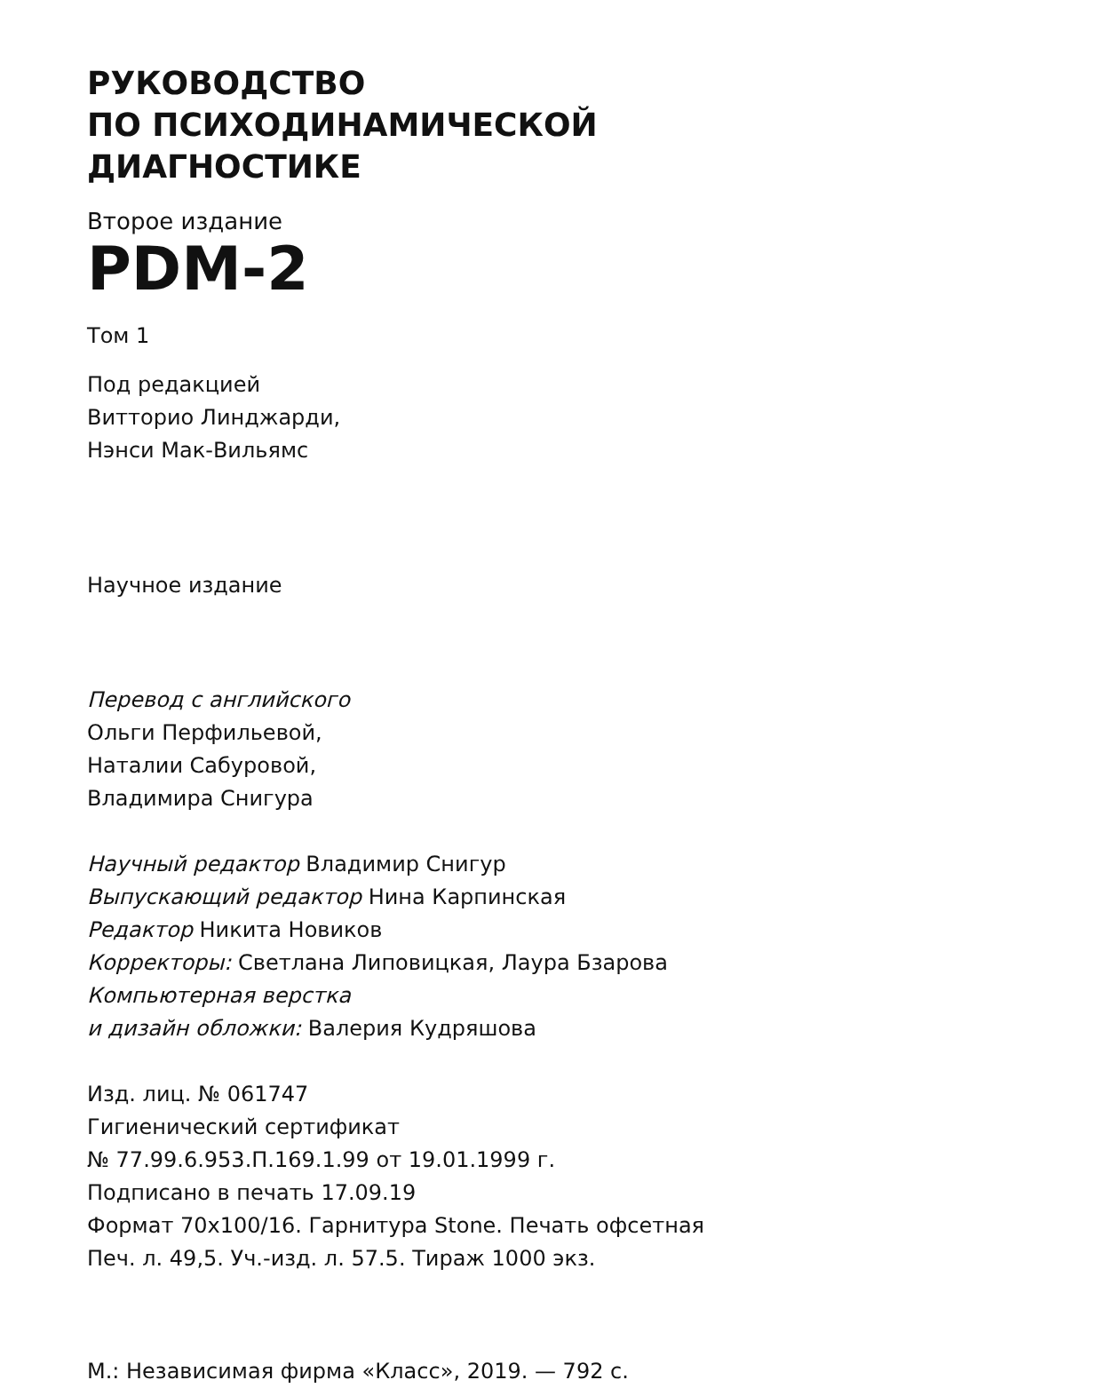РУКОВОДСТВО
ПО ПСИХОДИНАМИЧЕСКОЙ
ДИАГНОСТИКЕ
Второе издание
PDM-2
Том 1
Под редакцией
Витторио Линджарди,
Нэнси Мак-Вильямс
Научное издание
Перевод с английского
Ольги Перфильевой,
Наталии Сабуровой,
Владимира Снигура
Научный редактор Владимир Снигур
Выпускающий редактор Нина Карпинская
Редактор Никита Новиков
Корректоры: Светлана Липовицкая, Лаура Бзарова
Компьютерная верстка
и дизайн обложки: Валерия Кудряшова
Изд. лиц. № 061747
Гигиенический сертификат
№ 77.99.6.953.П.169.1.99 от 19.01.1999 г.
Подписано в печать 17.09.19
Формат 70x100/16. Гарнитура Stone. Печать офсетная
Печ. л. 49,5. Уч.-изд. л. 57.5. Тираж 1000 экз.
М.: Независимая фирма «Класс», 2019. — 792 с.